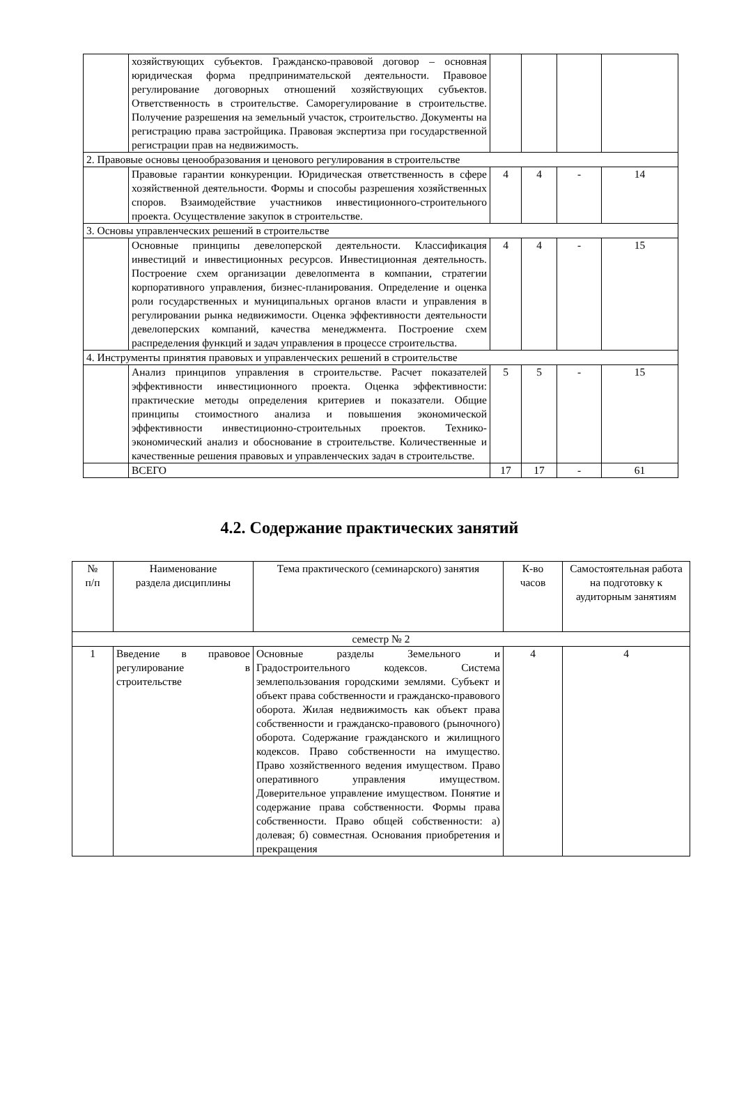| | хозяйствующих субъектов. Гражданско-правовой договор – основная юридическая форма предпринимательской деятельности. Правовое регулирование договорных отношений хозяйствующих субъектов. Ответственность в строительстве. Саморегулирование в строительстве. Получение разрешения на земельный участок, строительство. Документы на регистрацию права застройщика. Правовая экспертиза при государственной регистрации прав на недвижимость. | | | | |
| 2. Правовые основы ценообразования и ценового регулирования в строительстве | | | | | |
| | Правовые гарантии конкуренции. Юридическая ответственность в сфере хозяйственной деятельности. Формы и способы разрешения хозяйственных споров. Взаимодействие участников инвестиционного-строительного проекта. Осуществление закупок в строительстве. | 4 | 4 | - | 14 |
| 3. Основы управленческих решений в строительстве | | | | | |
| | Основные принципы девелоперской деятельности. Классификация инвестиций и инвестиционных ресурсов. Инвестиционная деятельность. Построение схем организации девелопмента в компании, стратегии корпоративного управления, бизнес-планирования. Определение и оценка роли государственных и муниципальных органов власти и управления в регулировании рынка недвижимости. Оценка эффективности деятельности девелоперских компаний, качества менеджмента. Построение схем распределения функций и задач управления в процессе строительства. | 4 | 4 | - | 15 |
| 4. Инструменты принятия правовых и управленческих решений в строительстве | | | | | |
| | Анализ принципов управления в строительстве. Расчет показателей эффективности инвестиционного проекта. Оценка эффективности: практические методы определения критериев и показатели. Общие принципы стоимостного анализа и повышения экономической эффективности инвестиционно-строительных проектов. Технико-экономический анализ и обоснование в строительстве. Количественные и качественные решения правовых и управленческих задач в строительстве. | 5 | 5 | - | 15 |
| | ВСЕГО | 17 | 17 | - | 61 |
4.2. Содержание практических занятий
| № п/п | Наименование раздела дисциплины | Тема практического (семинарского) занятия | К-во часов | Самостоятельная работа на подготовку к аудиторным занятиям |
| --- | --- | --- | --- | --- |
| семестр № 2 | | | | |
| 1 | Введение в правовое регулирование в строительстве | Основные разделы Земельного и Градостроительного кодексов. Система землепользования городскими землями. Субъект и объект права собственности и гражданско-правового оборота. Жилая недвижимость как объект права собственности и гражданско-правового (рыночного) оборота. Содержание гражданского и жилищного кодексов. Право собственности на имущество. Право хозяйственного ведения имуществом. Право оперативного управления имуществом. Доверительное управление имуществом. Понятие и содержание права собственности. Формы права собственности. Право общей собственности: а) долевая; б) совместная. Основания приобретения и прекращения | 4 | 4 |